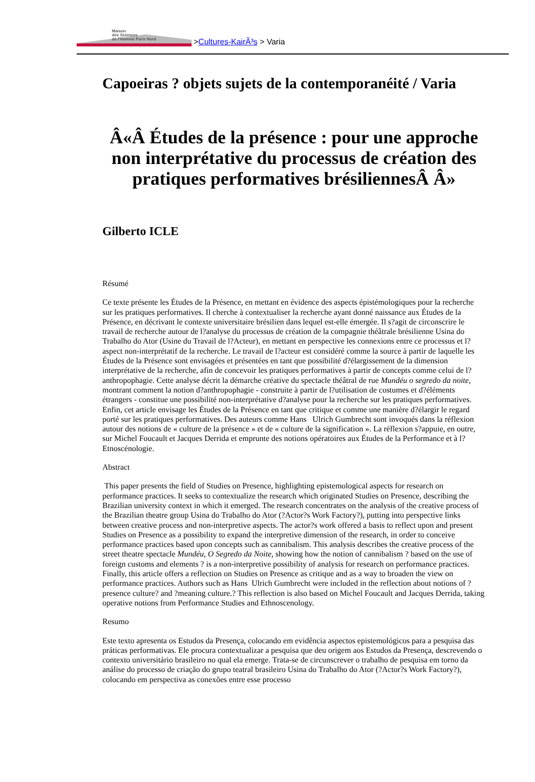Maison
des Sciences
de l'Homme Paris Nord
> Cultures-KairÃ³s > Varia
Capoeiras ? objets sujets de la contemporanéité / Varia
Â«Â Études de la présence : pour une approche non interprétative du processus de création des pratiques performatives brésiliennesÂ Â»
Gilberto ICLE
Résumé
Ce texte présente les Études de la Présence, en mettant en évidence des aspects épistémologiques pour la recherche sur les pratiques performatives. Il cherche à contextualiser la recherche ayant donné naissance aux Études de la Présence, en décrivant le contexte universitaire brésilien dans lequel est-elle émergée. Il s?agit de circonscrire le travail de recherche autour de l?analyse du processus de création de la compagnie théâtrale brésilienne Usina do Trabalho do Ator (Usine du Travail de l?Acteur), en mettant en perspective les connexions entre ce processus et l?aspect non-interprétatif de la recherche. Le travail de l?acteur est considéré comme la source à partir de laquelle les Études de la Présence sont envisagées et présentées en tant que possibilité d?élargissement de la dimension interprétative de la recherche, afin de concevoir les pratiques performatives à partir de concepts comme celui de l?anthropophagie. Cette analyse décrit la démarche créative du spectacle théâtral de rue Mundéu o segredo da noite, montrant comment la notion d?anthropophagie - construite à partir de l?utilisation de costumes et d?éléments étrangers - constitue une possibilité non-interprétative d?analyse pour la recherche sur les pratiques performatives. Enfin, cet article envisage les Études de la Présence en tant que critique et comme une manière d?élargir le regard porté sur les pratiques performatives. Des auteurs comme Hans Ulrich Gumbrecht sont invoqués dans la réflexion autour des notions de « culture de la présence » et de « culture de la signification ». La réflexion s?appuie, en outre, sur Michel Foucault et Jacques Derrida et emprunte des notions opératoires aux Études de la Performance et à l?Etnoscénologie.
Abstract
This paper presents the field of Studies on Presence, highlighting epistemological aspects for research on performance practices. It seeks to contextualize the research which originated Studies on Presence, describing the Brazilian university context in which it emerged. The research concentrates on the analysis of the creative process of the Brazilian theatre group Usina do Trabalho do Ator (?Actor?s Work Factory?), putting into perspective links between creative process and non-interpretive aspects. The actor?s work offered a basis to reflect upon and present Studies on Presence as a possibility to expand the interpretive dimension of the research, in order to conceive performance practices based upon concepts such as cannibalism. This analysis describes the creative process of the street theatre spectacle Mundéu, O Segredo da Noite, showing how the notion of cannibalism ? based on the use of foreign customs and elements ? is a non-interpretive possibility of analysis for research on performance practices. Finally, this article offers a reflection on Studies on Presence as critique and as a way to broaden the view on performance practices. Authors such as Hans Ulrich Gumbrecht were included in the reflection about notions of ?presence culture? and ?meaning culture.? This reflection is also based on Michel Foucault and Jacques Derrida, taking operative notions from Performance Studies and Ethnoscenology.
Resumo
Este texto apresenta os Estudos da Presença, colocando em evidência aspectos epistemológicos para a pesquisa das práticas performativas. Ele procura contextualizar a pesquisa que deu origem aos Estudos da Presença, descrevendo o contexto universitário brasileiro no qual ela emerge. Trata-se de circunscrever o trabalho de pesquisa em torno da análise do processo de criação do grupo teatral brasileiro Usina do Trabalho do Ator (?Actor?s Work Factory?), colocando em perspectiva as conexões entre esse processo